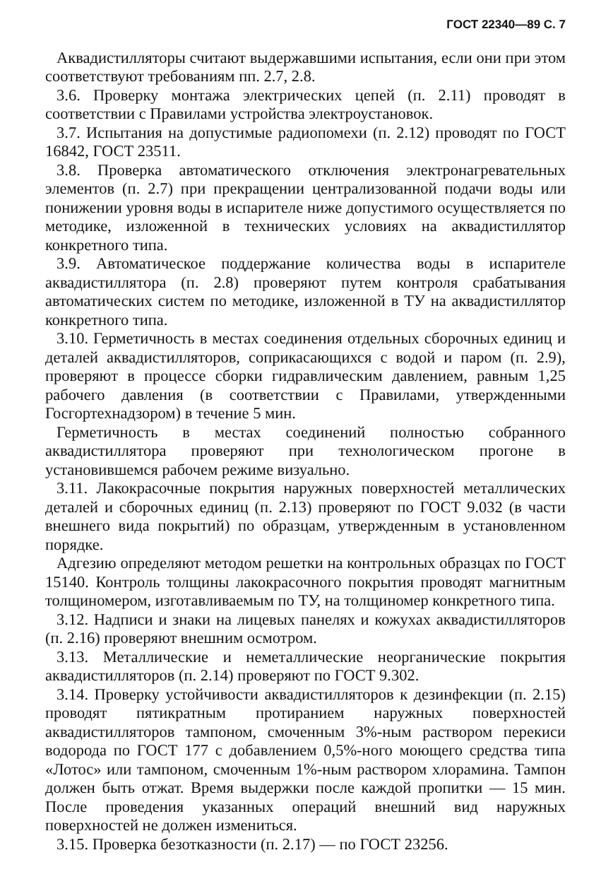ГОСТ 22340—89 С. 7
Аквадистилляторы считают выдержавшими испытания, если они при этом соответствуют требованиям пп. 2.7, 2.8.
3.6. Проверку монтажа электрических цепей (п. 2.11) проводят в соответствии с Правилами устройства электроустановок.
3.7. Испытания на допустимые радиопомехи (п. 2.12) проводят по ГОСТ 16842, ГОСТ 23511.
3.8. Проверка автоматического отключения электронагревательных элементов (п. 2.7) при прекращении централизованной подачи воды или понижении уровня воды в испарителе ниже допустимого осуществляется по методике, изложенной в технических условиях на аквадистиллятор конкретного типа.
3.9. Автоматическое поддержание количества воды в испарителе аквадистиллятора (п. 2.8) проверяют путем контроля срабатывания автоматических систем по методике, изложенной в ТУ на аквадистиллятор конкретного типа.
3.10. Герметичность в местах соединения отдельных сборочных единиц и деталей аквадистилляторов, соприкасающихся с водой и паром (п. 2.9), проверяют в процессе сборки гидравлическим давлением, равным 1,25 рабочего давления (в соответствии с Правилами, утвержденными Госгортехнадзором) в течение 5 мин.
Герметичность в местах соединений полностью собранного аквадистиллятора проверяют при технологическом прогоне в установившемся рабочем режиме визуально.
3.11. Лакокрасочные покрытия наружных поверхностей металлических деталей и сборочных единиц (п. 2.13) проверяют по ГОСТ 9.032 (в части внешнего вида покрытий) по образцам, утвержденным в установленном порядке.
Адгезию определяют методом решетки на контрольных образцах по ГОСТ 15140. Контроль толщины лакокрасочного покрытия проводят магнитным толщиномером, изготавливаемым по ТУ, на толщиномер конкретного типа.
3.12. Надписи и знаки на лицевых панелях и кожухах аквадистилляторов (п. 2.16) проверяют внешним осмотром.
3.13. Металлические и неметаллические неорганические покрытия аквадистилляторов (п. 2.14) проверяют по ГОСТ 9.302.
3.14. Проверку устойчивости аквадистилляторов к дезинфекции (п. 2.15) проводят пятикратным протиранием наружных поверхностей аквадистилляторов тампоном, смоченным 3%-ным раствором перекиси водорода по ГОСТ 177 с добавлением 0,5%-ного моющего средства типа «Лотос» или тампоном, смоченным 1%-ным раствором хлорамина. Тампон должен быть отжат. Время выдержки после каждой пропитки — 15 мин. После проведения указанных операций внешний вид наружных поверхностей не должен измениться.
3.15. Проверка безотказности (п. 2.17) — по ГОСТ 23256.